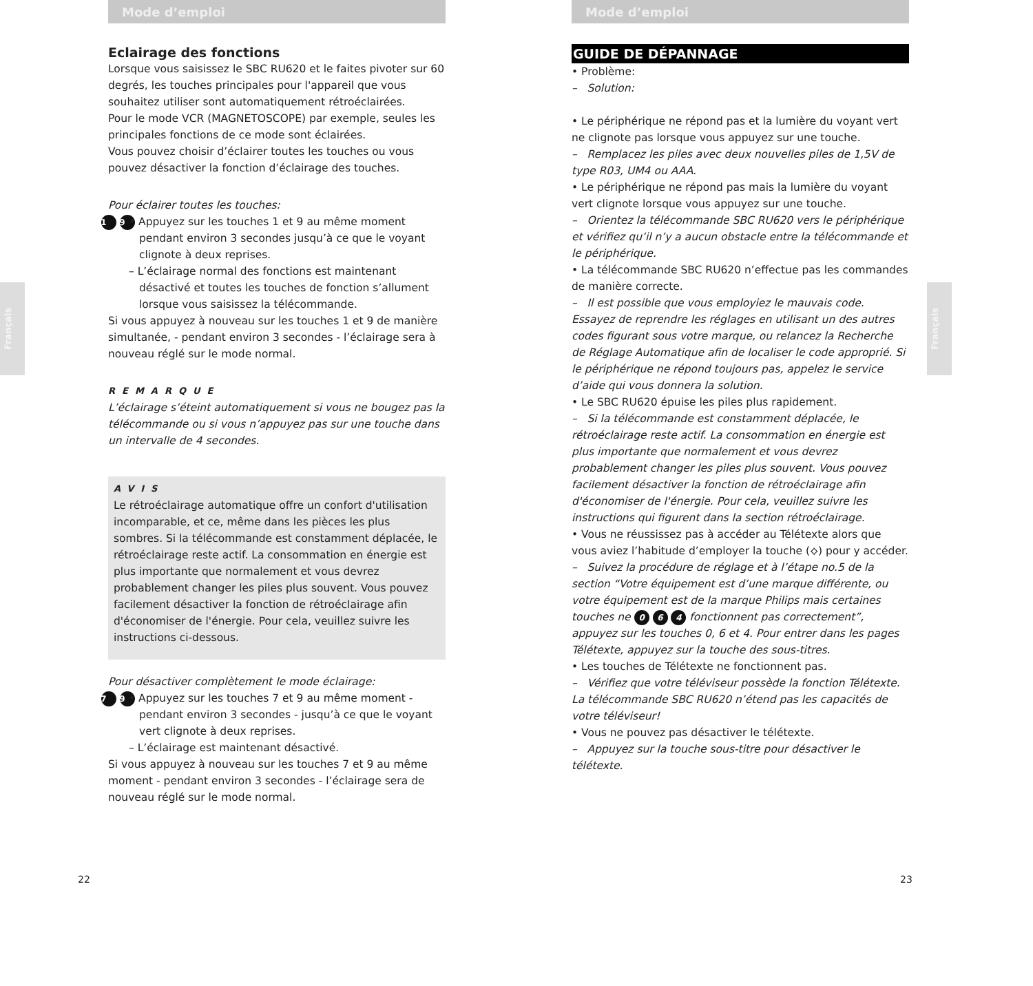Français
Français
Mode d’emploi
Eclairage des fonctions
Lorsque vous saisissez le SBC RU620 et le faites pivoter sur 60 degrés, les touches principales pour l'appareil que vous souhaitez utiliser sont automatiquement rétroéclairées.
Pour le mode VCR (MAGNETOSCOPE) par exemple, seules les principales fonctions de ce mode sont éclairées.
Vous pouvez choisir d’éclairer toutes les touches ou vous pouvez désactiver la fonction d’éclairage des touches.
Pour éclairer toutes les touches:
1 9 • Appuyez sur les touches 1 et 9 au même moment pendant environ 3 secondes jusqu’à ce que le voyant clignote à deux reprises.
– L’éclairage normal des fonctions est maintenant désactivé et toutes les touches de fonction s’allument lorsque vous saisissez la télécommande.
Si vous appuyez à nouveau sur les touches 1 et 9 de manière simultanée, - pendant environ 3 secondes - l’éclairage sera à nouveau réglé sur le mode normal.
REMARQUE
L’éclairage s’éteint automatiquement si vous ne bougez pas la télécommande ou si vous n’appuyez pas sur une touche dans un intervalle de 4 secondes.
AVIS
Le rétroéclairage automatique offre un confort d'utilisation incomparable, et ce, même dans les pièces les plus sombres. Si la télécommande est constamment déplacée, le rétroéclairage reste actif. La consommation en énergie est plus importante que normalement et vous devrez probablement changer les piles plus souvent. Vous pouvez facilement désactiver la fonction de rétroéclairage afin d'économiser de l'énergie. Pour cela, veuillez suivre les instructions ci-dessous.
Pour désactiver complètement le mode éclairage:
7 9 • Appuyez sur les touches 7 et 9 au même moment - pendant environ 3 secondes - jusqu’à ce que le voyant vert clignote à deux reprises.
– L’éclairage est maintenant désactivé.
Si vous appuyez à nouveau sur les touches 7 et 9 au même moment - pendant environ 3 secondes - l’éclairage sera de nouveau réglé sur le mode normal.
Mode d’emploi
GUIDE DE DÉPANNAGE
• Problème:
– Solution:
• Le périphérique ne répond pas et la lumière du voyant vert ne clignote pas lorsque vous appuyez sur une touche.
– Remplacez les piles avec deux nouvelles piles de 1,5V de type R03, UM4 ou AAA.
• Le périphérique ne répond pas mais la lumière du voyant vert clignote lorsque vous appuyez sur une touche.
– Orientez la télécommande SBC RU620 vers le périphérique et vérifiez qu’il n’y a aucun obstacle entre la télécommande et le périphérique.
• La télécommande SBC RU620 n’effectue pas les commandes de manière correcte.
– Il est possible que vous employiez le mauvais code. Essayez de reprendre les réglages en utilisant un des autres codes figurant sous votre marque, ou relancez la Recherche de Réglage Automatique afin de localiser le code approprié. Si le périphérique ne répond toujours pas, appelez le service d’aide qui vous donnera la solution.
• Le SBC RU620 épuise les piles plus rapidement.
– Si la télécommande est constamment déplacée, le rétroéclairage reste actif. La consommation en énergie est plus importante que normalement et vous devrez probablement changer les piles plus souvent. Vous pouvez facilement désactiver la fonction de rétroéclairage afin d'économiser de l'énergie. Pour cela, veuillez suivre les instructions qui figurent dans la section rétroéclairage.
• Vous ne réussissez pas à accéder au Télétexte alors que vous aviez l’habitude d’employer la touche (⟡) pour y accéder.
– Suivez la procédure de réglage et à l’étape no.5 de la section “Votre équipement est d’une marque différente, ou votre équipement est de la marque Philips mais certaines touches ne 0 6 4 fonctionnent pas correctement”, appuyez sur les touches 0, 6 et 4. Pour entrer dans les pages Télétexte, appuyez sur la touche des sous-titres.
• Les touches de Télétexte ne fonctionnent pas.
– Vérifiez que votre téléviseur possède la fonction Télétexte. La télécommande SBC RU620 n’étend pas les capacités de votre téléviseur!
• Vous ne pouvez pas désactiver le télétexte.
– Appuyez sur la touche sous-titre pour désactiver le télétexte.
22 23